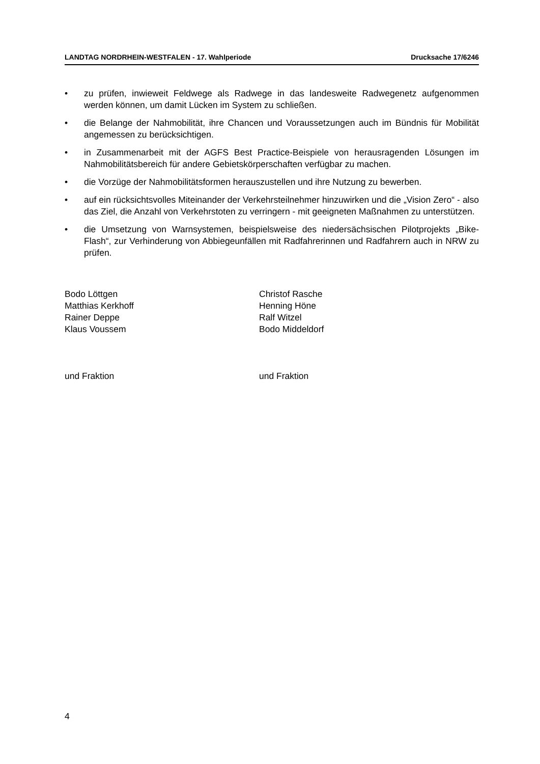LANDTAG NORDRHEIN-WESTFALEN - 17. Wahlperiode Drucksache 17/6246
• zu prüfen, inwieweit Feldwege als Radwege in das landesweite Radwegenetz aufgenommen werden können, um damit Lücken im System zu schließen.
• die Belange der Nahmobilität, ihre Chancen und Voraussetzungen auch im Bündnis für Mobilität angemessen zu berücksichtigen.
• in Zusammenarbeit mit der AGFS Best Practice-Beispiele von herausragenden Lösungen im Nahmobilitätsbereich für andere Gebietskörperschaften verfügbar zu machen.
• die Vorzüge der Nahmobilitätsformen herauszustellen und ihre Nutzung zu bewerben.
• auf ein rücksichtsvolles Miteinander der Verkehrsteilnehmer hinzuwirken und die „Vision Zero“ - also das Ziel, die Anzahl von Verkehrstoten zu verringern - mit geeigneten Maßnahmen zu unterstützen.
• die Umsetzung von Warnsystemen, beispielsweise des niedersächsischen Pilotprojekts „Bike-Flash“, zur Verhinderung von Abbiegeunfällen mit Radfahrerinnen und Radfahrern auch in NRW zu prüfen.
Bodo Löttgen
Matthias Kerkhoff
Rainer Deppe
Klaus Voussem
und Fraktion
Christof Rasche
Henning Höne
Ralf Witzel
Bodo Middeldorf
und Fraktion
4